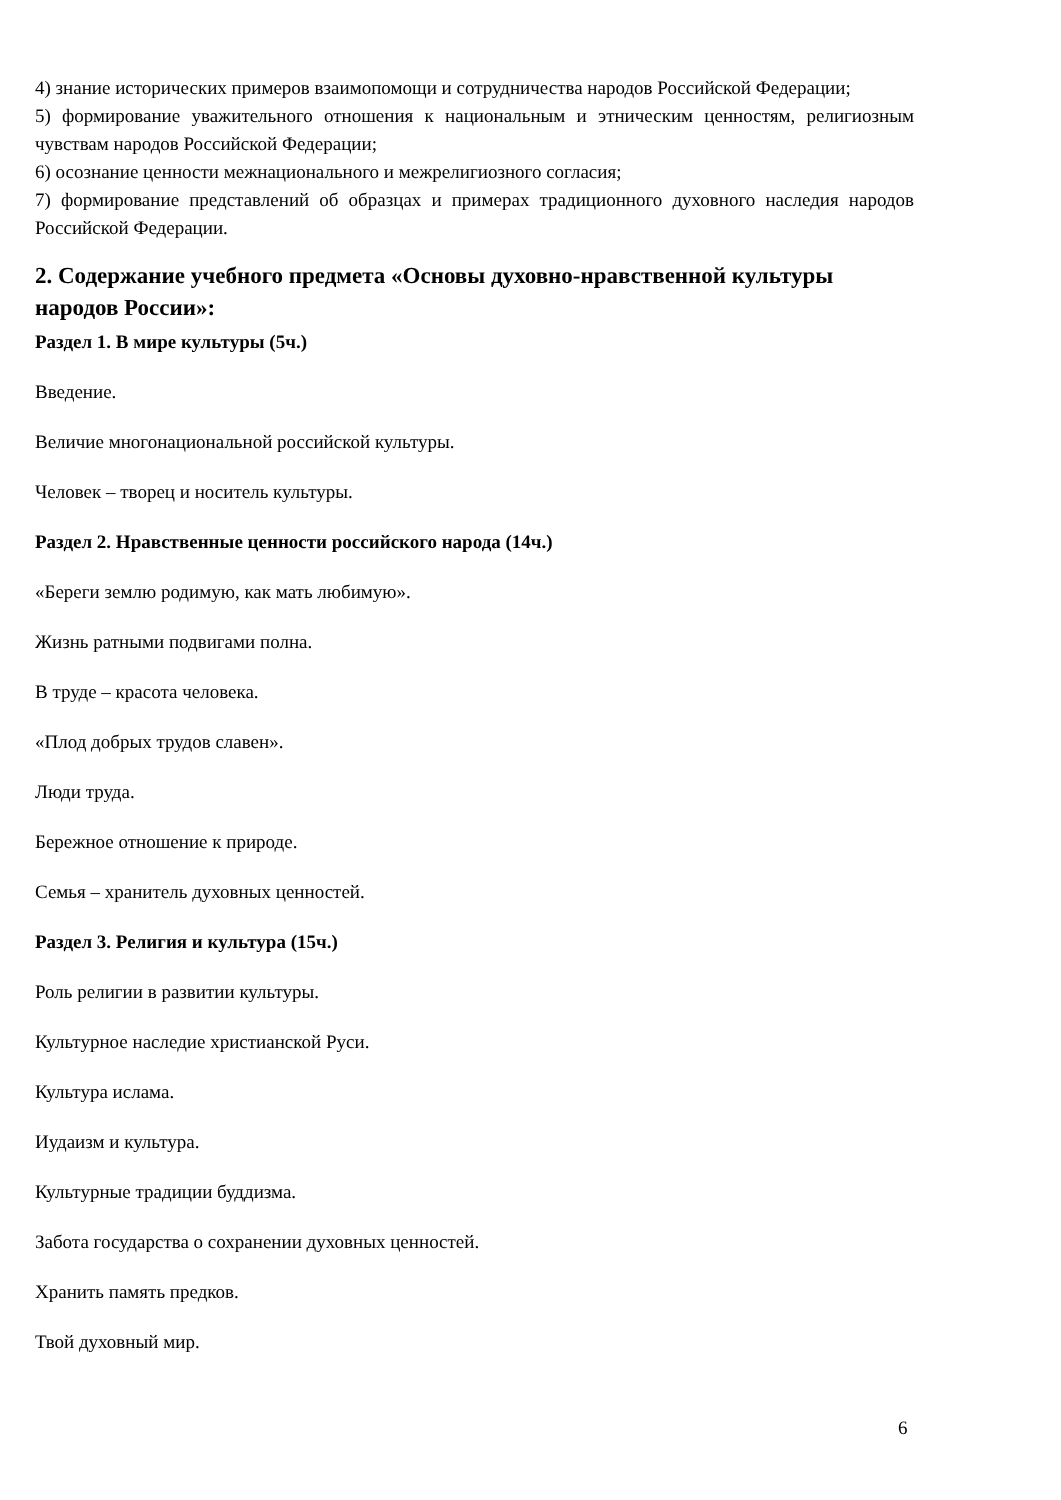4) знание исторических примеров взаимопомощи и сотрудничества народов Российской Федерации;
5) формирование уважительного отношения к национальным и этническим ценностям, религиозным чувствам народов Российской Федерации;
6) осознание ценности межнационального и межрелигиозного согласия;
7) формирование представлений об образцах и примерах традиционного духовного наследия народов Российской Федерации.
2. Содержание учебного предмета «Основы духовно-нравственной культуры народов России»:
Раздел 1. В мире культуры (5ч.)
Введение.
Величие многонациональной российской культуры.
Человек – творец и носитель культуры.
Раздел 2. Нравственные ценности российского народа (14ч.)
«Береги землю родимую, как мать любимую».
Жизнь ратными подвигами полна.
В труде – красота человека.
«Плод добрых трудов славен».
Люди труда.
Бережное отношение к природе.
Семья – хранитель духовных ценностей.
Раздел 3. Религия и культура (15ч.)
Роль религии в развитии культуры.
Культурное наследие христианской Руси.
Культура ислама.
Иудаизм и культура.
Культурные традиции буддизма.
Забота государства о сохранении духовных ценностей.
Хранить память предков.
Твой духовный мир.
6